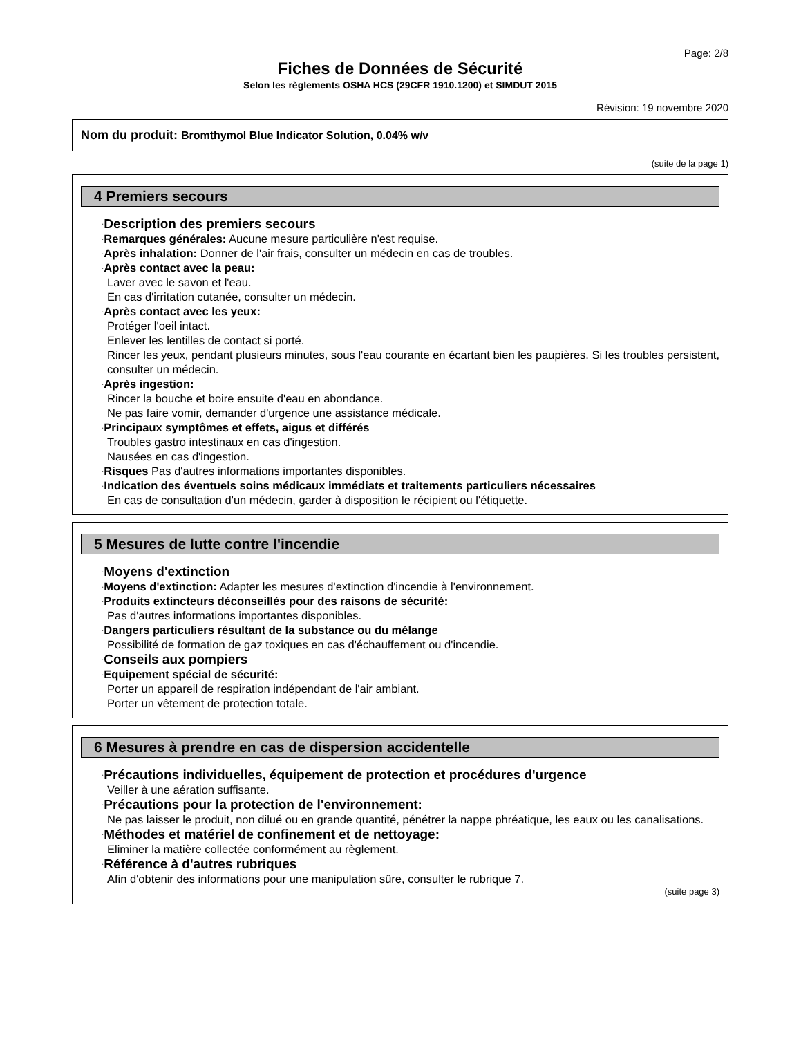Page: 2/8
Fiches de Données de Sécurité
Selon les règlements OSHA HCS (29CFR 1910.1200) et SIMDUT 2015
Révision: 19 novembre 2020
Nom du produit: Bromthymol Blue Indicator Solution, 0.04% w/v
(suite de la page 1)
4 Premiers secours
·Description des premiers secours
·Remarques générales: Aucune mesure particulière n'est requise.
·Après inhalation: Donner de l'air frais, consulter un médecin en cas de troubles.
·Après contact avec la peau:
Laver avec le savon et l'eau.
En cas d'irritation cutanée, consulter un médecin.
·Après contact avec les yeux:
Protéger l'oeil intact.
Enlever les lentilles de contact si porté.
Rincer les yeux, pendant plusieurs minutes, sous l'eau courante en écartant bien les paupières. Si les troubles persistent, consulter un médecin.
·Après ingestion:
Rincer la bouche et boire ensuite d'eau en abondance.
Ne pas faire vomir, demander d'urgence une assistance médicale.
·Principaux symptômes et effets, aigus et différés
Troubles gastro intestinaux en cas d'ingestion.
Nausées en cas d'ingestion.
·Risques Pas d'autres informations importantes disponibles.
·Indication des éventuels soins médicaux immédiats et traitements particuliers nécessaires
En cas de consultation d'un médecin, garder à disposition le récipient ou l'étiquette.
5 Mesures de lutte contre l'incendie
·Moyens d'extinction
·Moyens d'extinction: Adapter les mesures d'extinction d'incendie à l'environnement.
·Produits extincteurs déconseillés pour des raisons de sécurité:
Pas d'autres informations importantes disponibles.
·Dangers particuliers résultant de la substance ou du mélange
Possibilité de formation de gaz toxiques en cas d'échauffement ou d'incendie.
·Conseils aux pompiers
·Equipement spécial de sécurité:
Porter un appareil de respiration indépendant de l'air ambiant.
Porter un vêtement de protection totale.
6 Mesures à prendre en cas de dispersion accidentelle
·Précautions individuelles, équipement de protection et procédures d'urgence
Veiller à une aération suffisante.
·Précautions pour la protection de l'environnement:
Ne pas laisser le produit, non dilué ou en grande quantité, pénétrer la nappe phréatique, les eaux ou les canalisations.
·Méthodes et matériel de confinement et de nettoyage:
Eliminer la matière collectée conformément au règlement.
·Référence à d'autres rubriques
Afin d'obtenir des informations pour une manipulation sûre, consulter le rubrique 7.
(suite page 3)